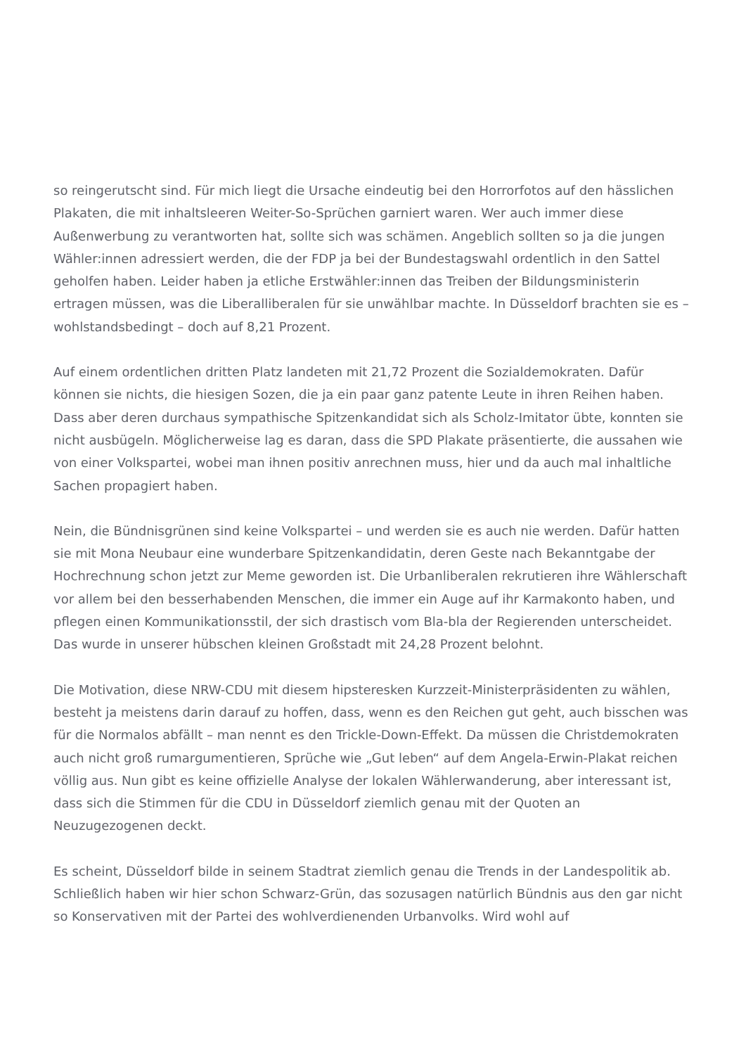so reingerutscht sind. Für mich liegt die Ursache eindeutig bei den Horrorfotos auf den hässlichen Plakaten, die mit inhaltsleeren Weiter-So-Sprüchen garniert waren. Wer auch immer diese Außenwerbung zu verantworten hat, sollte sich was schämen. Angeblich sollten so ja die jungen Wähler:innen adressiert werden, die der FDP ja bei der Bundestagswahl ordentlich in den Sattel geholfen haben. Leider haben ja etliche Erstwähler:innen das Treiben der Bildungsministerin ertragen müssen, was die Liberalliberalen für sie unwählbar machte. In Düsseldorf brachten sie es – wohlstandsbedingt – doch auf 8,21 Prozent.
Auf einem ordentlichen dritten Platz landeten mit 21,72 Prozent die Sozialdemokraten. Dafür können sie nichts, die hiesigen Sozen, die ja ein paar ganz patente Leute in ihren Reihen haben. Dass aber deren durchaus sympathische Spitzenkandidat sich als Scholz-Imitator übte, konnten sie nicht ausbügeln. Möglicherweise lag es daran, dass die SPD Plakate präsentierte, die aussahen wie von einer Volkspartei, wobei man ihnen positiv anrechnen muss, hier und da auch mal inhaltliche Sachen propagiert haben.
Nein, die Bündnisgrünen sind keine Volkspartei – und werden sie es auch nie werden. Dafür hatten sie mit Mona Neubaur eine wunderbare Spitzenkandidatin, deren Geste nach Bekanntgabe der Hochrechnung schon jetzt zur Meme geworden ist. Die Urbanliberalen rekrutieren ihre Wählerschaft vor allem bei den besserhabenden Menschen, die immer ein Auge auf ihr Karmakonto haben, und pflegen einen Kommunikationsstil, der sich drastisch vom Bla-bla der Regierenden unterscheidet. Das wurde in unserer hübschen kleinen Großstadt mit 24,28 Prozent belohnt.
Die Motivation, diese NRW-CDU mit diesem hipsteresken Kurzzeit-Ministerpräsidenten zu wählen, besteht ja meistens darin darauf zu hoffen, dass, wenn es den Reichen gut geht, auch bisschen was für die Normalos abfällt – man nennt es den Trickle-Down-Effekt. Da müssen die Christdemokraten auch nicht groß rumargumentieren, Sprüche wie „Gut leben“ auf dem Angela-Erwin-Plakat reichen völlig aus. Nun gibt es keine offizielle Analyse der lokalen Wählerwanderung, aber interessant ist, dass sich die Stimmen für die CDU in Düsseldorf ziemlich genau mit der Quoten an Neuzugezogenen deckt.
Es scheint, Düsseldorf bilde in seinem Stadtrat ziemlich genau die Trends in der Landespolitik ab. Schließlich haben wir hier schon Schwarz-Grün, das sozusagen natürlich Bündnis aus den gar nicht so Konservativen mit der Partei des wohlverdienenden Urbanvolks. Wird wohl auf